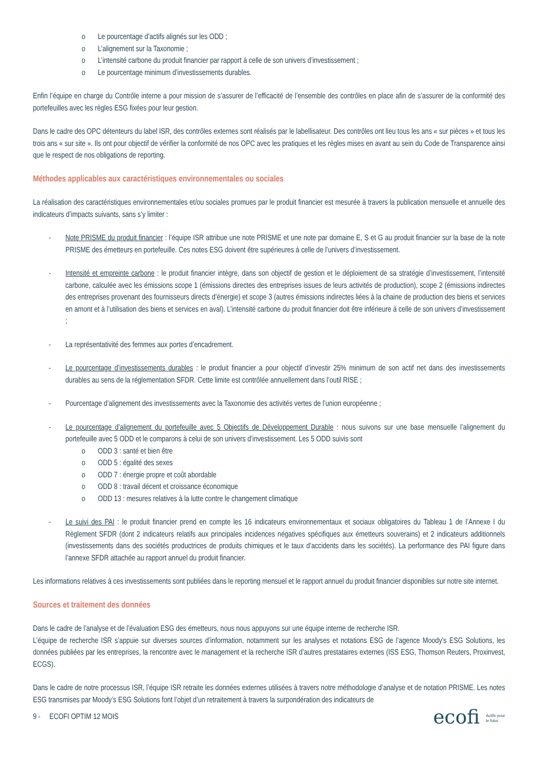Le pourcentage d’actifs alignés sur les ODD ;
L’alignement sur la Taxonomie ;
L’intensité carbone du produit financier par rapport à celle de son univers d’investissement ;
Le pourcentage minimum d’investissements durables.
Enfin l’équipe en charge du Contrôle interne a pour mission de s’assurer de l’efficacité de l’ensemble des contrôles en place afin de s’assurer de la conformité des portefeuilles avec les règles ESG fixées pour leur gestion.
Dans le cadre des OPC détenteurs du label ISR, des contrôles externes sont réalisés par le labellisateur. Des contrôles ont lieu tous les ans « sur pièces » et tous les trois ans « sur site ». Ils ont pour objectif de vérifier la conformité de nos OPC avec les pratiques et les règles mises en avant au sein du Code de Transparence ainsi que le respect de nos obligations de reporting.
Méthodes applicables aux caractéristiques environnementales ou sociales
La réalisation des caractéristiques environnementales et/ou sociales promues par le produit financier est mesurée à travers la publication mensuelle et annuelle des indicateurs d’impacts suivants, sans s’y limiter :
- Note PRISME du produit financier : l’équipe ISR attribue une note PRISME et une note par domaine E, S et G au produit financier sur la base de la note PRISME des émetteurs en portefeuille. Ces notes ESG doivent être supérieures à celle de l’univers d’investissement.
- Intensité et empreinte carbone : le produit financier intègre, dans son objectif de gestion et le déploiement de sa stratégie d’investissement, l’intensité carbone, calculée avec les émissions scope 1 (émissions directes des entreprises issues de leurs activités de production), scope 2 (émissions indirectes des entreprises provenant des fournisseurs directs d’énergie) et scope 3 (autres émissions indirectes liées à la chaine de production des biens et services en amont et à l’utilisation des biens et services en aval). L’intensité carbone du produit financier doit être inférieure à celle de son univers d’investissement ;
- La représentativité des femmes aux portes d’encadrement.
- Le pourcentage d’investissements durables : le produit financier a pour objectif d’investir 25% minimum de son actif net dans des investissements durables au sens de la réglementation SFDR. Cette limite est contrôlée annuellement dans l’outil RISE ;
- Pourcentage d’alignement des investissements avec la Taxonomie des activités vertes de l’union européenne ;
- Le pourcentage d’alignement du portefeuille avec 5 Objectifs de Développement Durable : nous suivons sur une base mensuelle l’alignement du portefeuille avec 5 ODD et le comparons à celui de son univers d’investissement. Les 5 ODD suivis sont
ODD 3 : santé et bien être
ODD 5 : égalité des sexes
ODD 7 : énergie propre et coût abordable
ODD 8 : travail décent et croissance économique
ODD 13 : mesures relatives à la lutte contre le changement climatique
- Le suivi des PAI : le produit financier prend en compte les 16 indicateurs environnementaux et sociaux obligatoires du Tableau 1 de l’Annexe I du Règlement SFDR (dont 2 indicateurs relatifs aux principales incidences négatives spécifiques aux émetteurs souverains) et 2 indicateurs additionnels (investissements dans des sociétés productrices de produits chimiques et le taux d’accidents dans les sociétés). La performance des PAI figure dans l’annexe SFDR attachée au rapport annuel du produit financier.
Les informations relatives à ces investissements sont publiées dans le reporting mensuel et le rapport annuel du produit financier disponibles sur notre site internet.
Sources et traitement des données
Dans le cadre de l’analyse et de l’évaluation ESG des émetteurs, nous nous appuyons sur une équipe interne de recherche ISR.
L’équipe de recherche ISR s’appuie sur diverses sources d’information, notamment sur les analyses et notations ESG de l’agence Moody’s ESG Solutions, les données publiées par les entreprises, la rencontre avec le management et la recherche ISR d’autres prestataires externes (ISS ESG, Thomson Reuters, Proxinvest, ECGS).
Dans le cadre de notre processus ISR, l’équipe ISR retraite les données externes utilisées à travers notre méthodologie d’analyse et de notation PRISME. Les notes ESG transmises par Moody’s ESG Solutions font l’objet d’un retraitement à travers la surpondération des indicateurs de
9 - ECOFI OPTIM 12 MOIS ecofi Actifs pour
le futur